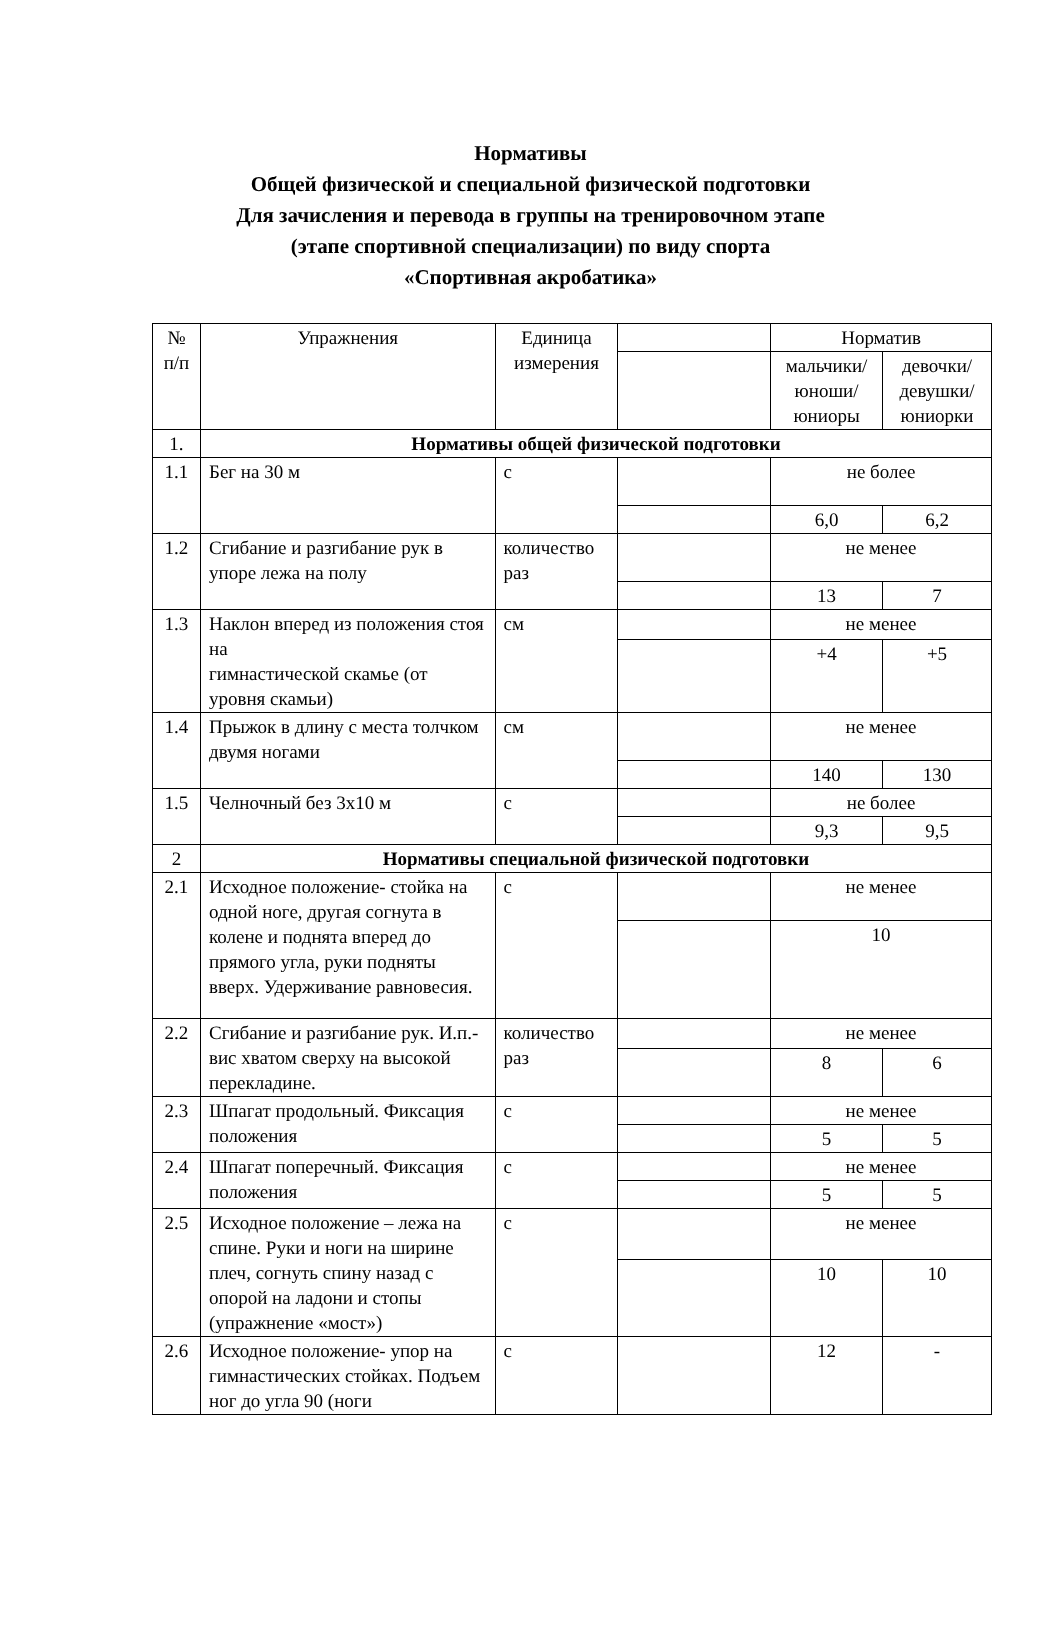Нормативы
Общей физической и специальной физической подготовки
Для зачисления и перевода в группы на тренировочном этапе
(этапе спортивной специализации) по виду спорта
«Спортивная акробатика»
| № п/п | Упражнения | Единица измерения | | Норматив | |
| --- | --- | --- | --- | --- | --- |
| | | | | мальчики/ юноши/ юниоры | девочки/ девушки/ юниорки |
| 1. | Нормативы общей физической подготовки | | | | |
| 1.1 | Бег на 30 м | с | | не более | |
| | | | | 6,0 | 6,2 |
| 1.2 | Сгибание и разгибание рук в упоре лежа на полу | количество раз | | не менее | |
| | | | | 13 | 7 |
| 1.3 | Наклон вперед из положения стоя на гимнастической скамье (от уровня скамьи) | см | | не менее | |
| | | | | +4 | +5 |
| 1.4 | Прыжок в длину с места толчком двумя ногами | см | | не менее | |
| | | | | 140 | 130 |
| 1.5 | Челночный без 3х10 м | с | | не более | |
| | | | | 9,3 | 9,5 |
| 2 | Нормативы специальной физической подготовки | | | | |
| 2.1 | Исходное положение- стойка на одной ноге, другая согнута в колене и поднята вперед до прямого угла, руки подняты вверх. Удерживание равновесия. | с | | не менее | |
| | | | | 10 | |
| 2.2 | Сгибание и разгибание рук. И.п.-вис хватом сверху на высокой перекладине. | количество раз | | не менее | |
| | | | | 8 | 6 |
| 2.3 | Шпагат продольный. Фиксация положения | с | | не менее | |
| | | | | 5 | 5 |
| 2.4 | Шпагат поперечный. Фиксация положения | с | | не менее | |
| | | | | 5 | 5 |
| 2.5 | Исходное положение – лежа на спине. Руки и ноги на ширине плеч, согнуть спину назад с опорой на ладони и стопы (упражнение «мост») | с | | не менее | |
| | | | | 10 | 10 |
| 2.6 | Исходное положение- упор на гимнастических стойках. Подъем ног до угла 90 (ноги | с | | 12 | - |